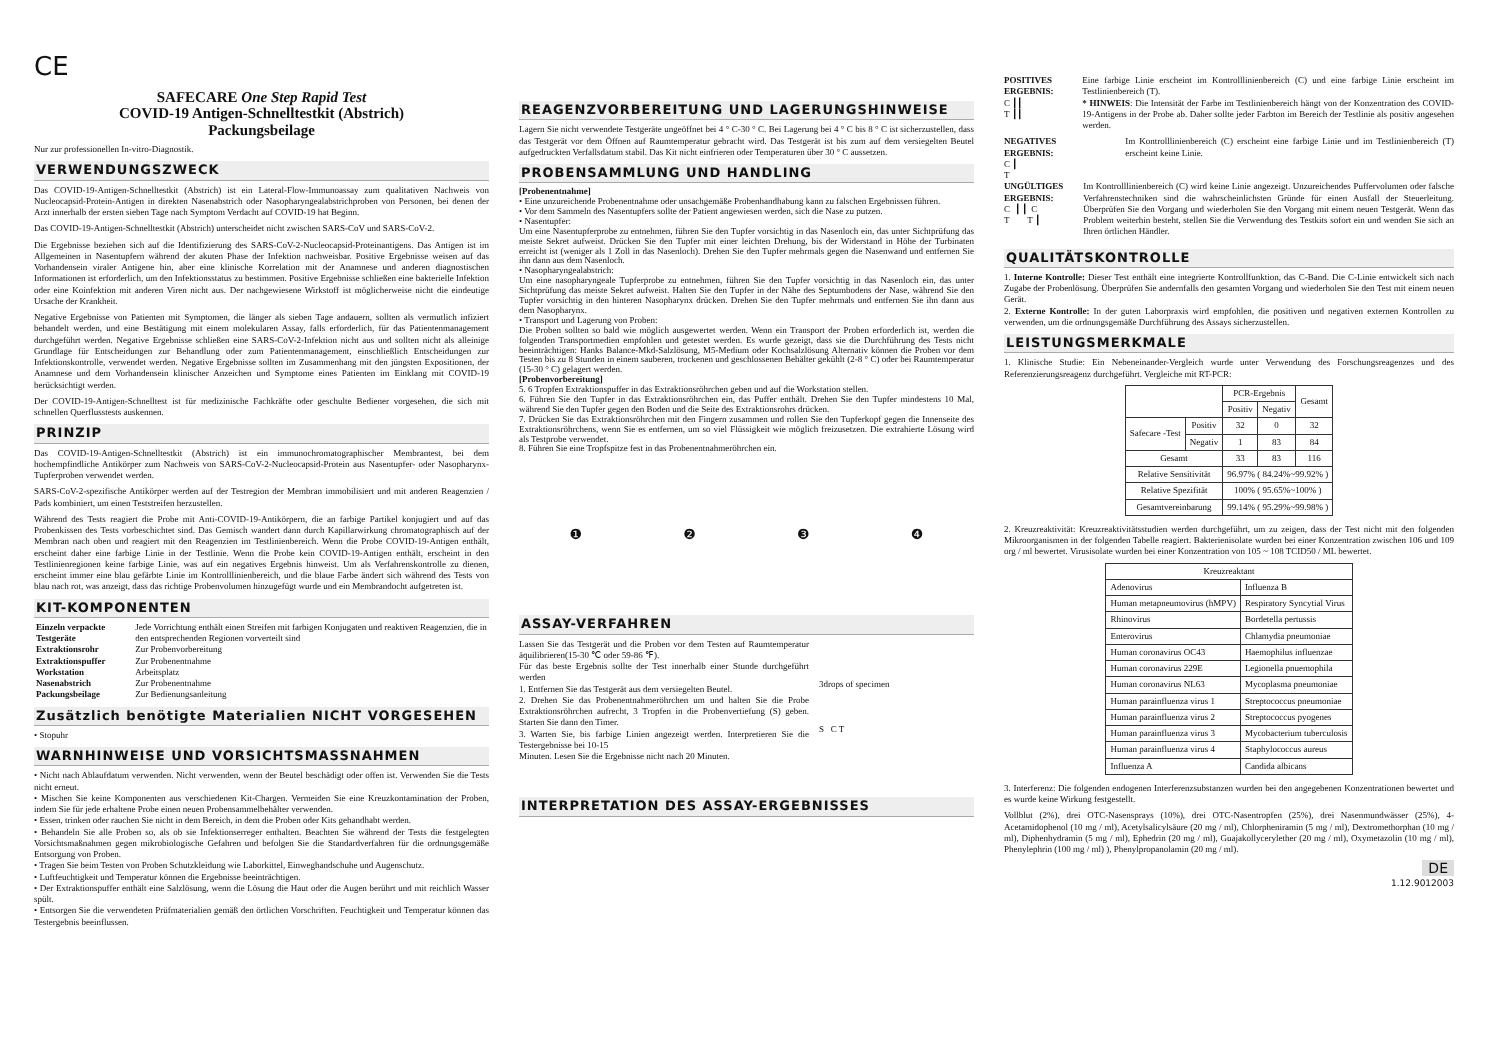CE
SAFECARE One Step Rapid Test
COVID-19 Antigen-Schnelltestkit (Abstrich)
Packungsbeilage
Nur zur professionellen In-vitro-Diagnostik.
VERWENDUNGSZWECK
Das COVID-19-Antigen-Schnelltestkit (Abstrich) ist ein Lateral-Flow-Immunoassay zum qualitativen Nachweis von Nucleocapsid-Protein-Antigen in direkten Nasenabstrich oder Nasopharyngealabstrichproben von Personen, bei denen der Arzt innerhalb der ersten sieben Tage nach Symptom Verdacht auf COVID-19 hat Beginn.
Das COVID-19-Antigen-Schnelltestkit (Abstrich) unterscheidet nicht zwischen SARS-CoV und SARS-CoV-2.
Die Ergebnisse beziehen sich auf die Identifizierung des SARS-CoV-2-Nucleocapsid-Proteinantigens. Das Antigen ist im Allgemeinen in Nasentupfern während der akuten Phase der Infektion nachweisbar. Positive Ergebnisse weisen auf das Vorhandensein viraler Antigene hin, aber eine klinische Korrelation mit der Anamnese und anderen diagnostischen Informationen ist erforderlich, um den Infektionsstatus zu bestimmen. Positive Ergebnisse schließen eine bakterielle Infektion oder eine Koinfektion mit anderen Viren nicht aus. Der nachgewiesene Wirkstoff ist möglicherweise nicht die eindeutige Ursache der Krankheit.
Negative Ergebnisse von Patienten mit Symptomen, die länger als sieben Tage andauern, sollten als vermutlich infiziert behandelt werden, und eine Bestätigung mit einem molekularen Assay, falls erforderlich, für das Patientenmanagement durchgeführt werden. Negative Ergebnisse schließen eine SARS-CoV-2-Infektion nicht aus und sollten nicht als alleinige Grundlage für Entscheidungen zur Behandlung oder zum Patientenmanagement, einschließlich Entscheidungen zur Infektionskontrolle, verwendet werden. Negative Ergebnisse sollten im Zusammenhang mit den jüngsten Expositionen, der Anamnese und dem Vorhandensein klinischer Anzeichen und Symptome eines Patienten im Einklang mit COVID-19 berücksichtigt werden.
Der COVID-19-Antigen-Schnelltest ist für medizinische Fachkräfte oder geschulte Bediener vorgesehen, die sich mit schnellen Querflusstests auskennen.
PRINZIP
Das COVID-19-Antigen-Schnelltestkit (Abstrich) ist ein immunochromatographischer Membrantest, bei dem hochempfindliche Antikörper zum Nachweis von SARS-CoV-2-Nucleocapsid-Protein aus Nasentupfer- oder Nasopharynx-Tupferproben verwendet werden.
SARS-CoV-2-spezifische Antikörper werden auf der Testregion der Membran immobilisiert und mit anderen Reagenzien / Pads kombiniert, um einen Teststreifen herzustellen.
Während des Tests reagiert die Probe mit Anti-COVID-19-Antikörpern, die an farbige Partikel konjugiert und auf das Probenkissen des Tests vorbeschichtet sind. Das Gemisch wandert dann durch Kapillarwirkung chromatographisch auf der Membran nach oben und reagiert mit den Reagenzien im Testlinienbereich. Wenn die Probe COVID-19-Antigen enthält, erscheint daher eine farbige Linie in der Testlinie. Wenn die Probe kein COVID-19-Antigen enthält, erscheint in den Testlinienregionen keine farbige Linie, was auf ein negatives Ergebnis hinweist. Um als Verfahrenskontrolle zu dienen, erscheint immer eine blau gefärbte Linie im Kontrolllinienbereich, und die blaue Farbe ändert sich während des Tests von blau nach rot, was anzeigt, dass das richtige Probenvolumen hinzugefügt wurde und ein Membrandocht aufgetreten ist.
KIT-KOMPONENTEN
| Einzeln verpackte Testgeräte | Jede Vorrichtung enthält einen Streifen mit farbigen Konjugaten und reaktiven Reagenzien, die in den entsprechenden Regionen vorverteilt sind |
| Extraktionsrohr | Zur Probenvorbereitung |
| Extraktionspuffer | Zur Probenentnahme |
| Workstation | Arbeitsplatz |
| Nasenabstrich | Zur Probenentnahme |
| Packungsbeilage | Zur Bedienungsanleitung |
Zusätzlich benötigte Materialien NICHT VORGESEHEN
• Stopuhr
WARNHINWEISE UND VORSICHTSMASSNAHMEN
• Nicht nach Ablaufdatum verwenden. Nicht verwenden, wenn der Beutel beschädigt oder offen ist. Verwenden Sie die Tests nicht erneut.
• Mischen Sie keine Komponenten aus verschiedenen Kit-Chargen. Vermeiden Sie eine Kreuzkontamination der Proben, indem Sie für jede erhaltene Probe einen neuen Probensammelbehälter verwenden.
• Essen, trinken oder rauchen Sie nicht in dem Bereich, in dem die Proben oder Kits gehandhabt werden.
• Behandeln Sie alle Proben so, als ob sie Infektionserreger enthalten. Beachten Sie während der Tests die festgelegten Vorsichtsmaßnahmen gegen mikrobiologische Gefahren und befolgen Sie die Standardverfahren für die ordnungsgemäße Entsorgung von Proben.
• Tragen Sie beim Testen von Proben Schutzkleidung wie Laborkittel, Einweghandschuhe und Augenschutz.
• Luftfeuchtigkeit und Temperatur können die Ergebnisse beeinträchtigen.
• Der Extraktionspuffer enthält eine Salzlösung, wenn die Lösung die Haut oder die Augen berührt und mit reichlich Wasser spült.
• Entsorgen Sie die verwendeten Prüfmaterialien gemäß den örtlichen Vorschriften. Feuchtigkeit und Temperatur können das Testergebnis beeinflussen.
REAGENZVORBEREITUNG UND LAGERUNGSHINWEISE
Lagern Sie nicht verwendete Testgeräte ungeöffnet bei 4 ° C-30 ° C. Bei Lagerung bei 4 ° C bis 8 ° C ist sicherzustellen, dass das Testgerät vor dem Öffnen auf Raumtemperatur gebracht wird. Das Testgerät ist bis zum auf dem versiegelten Beutel aufgedruckten Verfallsdatum stabil. Das Kit nicht einfrieren oder Temperaturen über 30 ° C aussetzen.
PROBENSAMMLUNG UND HANDLING
[Probenentnahme]
• Eine unzureichende Probenentnahme oder unsachgemäße Probenhandhabung kann zu falschen Ergebnissen führen.
• Vor dem Sammeln des Nasentupfers sollte der Patient angewiesen werden, sich die Nase zu putzen.
• Nasentupfer:
Um eine Nasentupferprobe zu entnehmen, führen Sie den Tupfer vorsichtig in das Nasenloch ein, das unter Sichtprüfung das meiste Sekret aufweist. Drücken Sie den Tupfer mit einer leichten Drehung, bis der Widerstand in Höhe der Turbinaten erreicht ist (weniger als 1 Zoll in das Nasenloch). Drehen Sie den Tupfer mehrmals gegen die Nasenwand und entfernen Sie ihn dann aus dem Nasenloch.
• Nasopharyngealabstrich:
Um eine nasopharyngeale Tupferprobe zu entnehmen, führen Sie den Tupfer vorsichtig in das Nasenloch ein, das unter Sichtprüfung das meiste Sekret aufweist. Halten Sie den Tupfer in der Nähe des Septumbodens der Nase, während Sie den Tupfer vorsichtig in den hinteren Nasopharynx drücken. Drehen Sie den Tupfer mehrmals und entfernen Sie ihn dann aus dem Nasopharynx.
• Transport und Lagerung von Proben:
Die Proben sollten so bald wie möglich ausgewertet werden. Wenn ein Transport der Proben erforderlich ist, werden die folgenden Transportmedien empfohlen und getestet werden. Es wurde gezeigt, dass sie die Durchführung des Tests nicht beeinträchtigen: Hanks Balance-Mkd-Salzlösung, M5-Medium oder Kochsalzlösung Alternativ können die Proben vor dem Testen bis zu 8 Stunden in einem sauberen, trockenen und geschlossenen Behälter gekühlt (2-8 ° C) oder bei Raumtemperatur (15-30 ° C) gelagert werden.
[Probenvorbereitung]
5. 6 Tropfen Extraktionspuffer in das Extraktionsröhrchen geben und auf die Workstation stellen.
6. Führen Sie den Tupfer in das Extraktionsröhrchen ein, das Puffer enthält. Drehen Sie den Tupfer mindestens 10 Mal, während Sie den Tupfer gegen den Boden und die Seite des Extraktionsrohrs drücken.
7. Drücken Sie das Extraktionsröhrchen mit den Fingern zusammen und rollen Sie den Tupferkopf gegen die Innenseite des Extraktionsröhrchens, wenn Sie es entfernen, um so viel Flüssigkeit wie möglich freizusetzen. Die extrahierte Lösung wird als Testprobe verwendet.
8. Führen Sie eine Tropfspitze fest in das Probenentnahmeröhrchen ein.
❶❷❸❹
ASSAY-VERFAHREN
Lassen Sie das Testgerät und die Proben vor dem Testen auf Raumtemperatur äquilibrieren(15-30 ℃ oder 59-86 ℉).
Für das beste Ergebnis sollte der Test innerhalb einer Stunde durchgeführt werden
1. Entfernen Sie das Testgerät aus dem versiegelten Beutel.
2. Drehen Sie das Probenentnahmeröhrchen um und halten Sie die Probe Extraktionsröhrchen aufrecht, 3 Tropfen in die Probenvertiefung (S) geben. Starten Sie dann den Timer.
3. Warten Sie, bis farbige Linien angezeigt werden. Interpretieren Sie die Testergebnisse bei 10-15
Minuten. Lesen Sie die Ergebnisse nicht nach 20 Minuten.
3drops of specimen
S C T
INTERPRETATION DES ASSAY-ERGEBNISSES
POSITIVES ERGEBNIS:
C ┃┃
T ┃┃
Eine farbige Linie erscheint im Kontrolllinienbereich (C) und eine farbige Linie erscheint im Testlinienbereich (T).
* HINWEIS: Die Intensität der Farbe im Testlinienbereich hängt von der Konzentration des COVID-19-Antigens in der Probe ab. Daher sollte jeder Farbton im Bereich der Testlinie als positiv angesehen werden.
NEGATIVES ERGEBNIS:
C ┃
T
Im Kontrolllinienbereich (C) erscheint eine farbige Linie und im Testlinienbereich (T) erscheint keine Linie.
UNGÜLTIGES ERGEBNIS:
C ┃ ┃ C
T T ┃
Im Kontrolllinienbereich (C) wird keine Linie angezeigt. Unzureichendes Puffervolumen oder falsche Verfahrenstechniken sind die wahrscheinlichsten Gründe für einen Ausfall der Steuerleitung. Überprüfen Sie den Vorgang und wiederholen Sie den Vorgang mit einem neuen Testgerät. Wenn das Problem weiterhin besteht, stellen Sie die Verwendung des Testkits sofort ein und wenden Sie sich an Ihren örtlichen Händler.
QUALITÄTSKONTROLLE
1. Interne Kontrolle: Dieser Test enthält eine integrierte Kontrollfunktion, das C-Band. Die C-Linie entwickelt sich nach Zugabe der Probenlösung. Überprüfen Sie andernfalls den gesamten Vorgang und wiederholen Sie den Test mit einem neuen Gerät.
2. Externe Kontrolle: In der guten Laborpraxis wird empfohlen, die positiven und negativen externen Kontrollen zu verwenden, um die ordnungsgemäße Durchführung des Assays sicherzustellen.
LEISTUNGSMERKMALE
1. Klinische Studie: Ein Nebeneinander-Vergleich wurde unter Verwendung des Forschungsreagenzes und des Referenzierungsreagenz durchgeführt. Vergleiche mit RT-PCR:
| | | PCR-Ergebnis | | Gesamt |
| --- | --- | --- | --- | --- |
| | | Positiv | Negativ | |
| Safecare -Test | Positiv | 32 | 0 | 32 |
| | Negativ | 1 | 83 | 84 |
| Gesamt | | 33 | 83 | 116 |
| Relative Sensitivität | | 96.97% ( 84.24%~99.92% ) | | |
| Relative Spezifität | | 100% ( 95.65%~100% ) | | |
| Gesamtvereinbarung | | 99.14% ( 95.29%~99.98% ) | | |
2. Kreuzreaktivität: Kreuzreaktivitätsstudien werden durchgeführt, um zu zeigen, dass der Test nicht mit den folgenden Mikroorganismen in der folgenden Tabelle reagiert. Bakterienisolate wurden bei einer Konzentration zwischen 106 und 109 org / ml bewertet. Virusisolate wurden bei einer Konzentration von 105 ~ 108 TCID50 / ML bewertet.
| Kreuzreaktant | |
| --- | --- |
| Adenovirus | Influenza B |
| Human metapneumovirus (hMPV) | Respiratory Syncytial Virus |
| Rhinovirus | Bordetella pertussis |
| Enterovirus | Chlamydia pneumoniae |
| Human coronavirus OC43 | Haemophilus influenzae |
| Human coronavirus 229E | Legionella pnuemophila |
| Human coronavirus NL63 | Mycoplasma pneumoniae |
| Human parainfluenza virus 1 | Streptococcus pneumoniae |
| Human parainfluenza virus 2 | Streptococcus pyogenes |
| Human parainfluenza virus 3 | Mycobacterium tuberculosis |
| Human parainfluenza virus 4 | Staphylococcus aureus |
| Influenza A | Candida albicans |
3. Interferenz: Die folgenden endogenen Interferenzsubstanzen wurden bei den angegebenen Konzentrationen bewertet und es wurde keine Wirkung festgestellt.
Vollblut (2%), drei OTC-Nasensprays (10%), drei OTC-Nasentropfen (25%), drei Nasenmundwässer (25%), 4-Acetamidophenol (10 mg / ml), Acetylsalicylsäure (20 mg / ml), Chlorpheniramin (5 mg / ml), Dextromethorphan (10 mg / ml), Diphenhydramin (5 mg / ml), Ephedrin (20 mg / ml), Guajakollycerylether (20 mg / ml), Oxymetazolin (10 mg / ml), Phenylephrin (100 mg / ml) ), Phenylpropanolamin (20 mg / ml).
DE
1.12.9012003